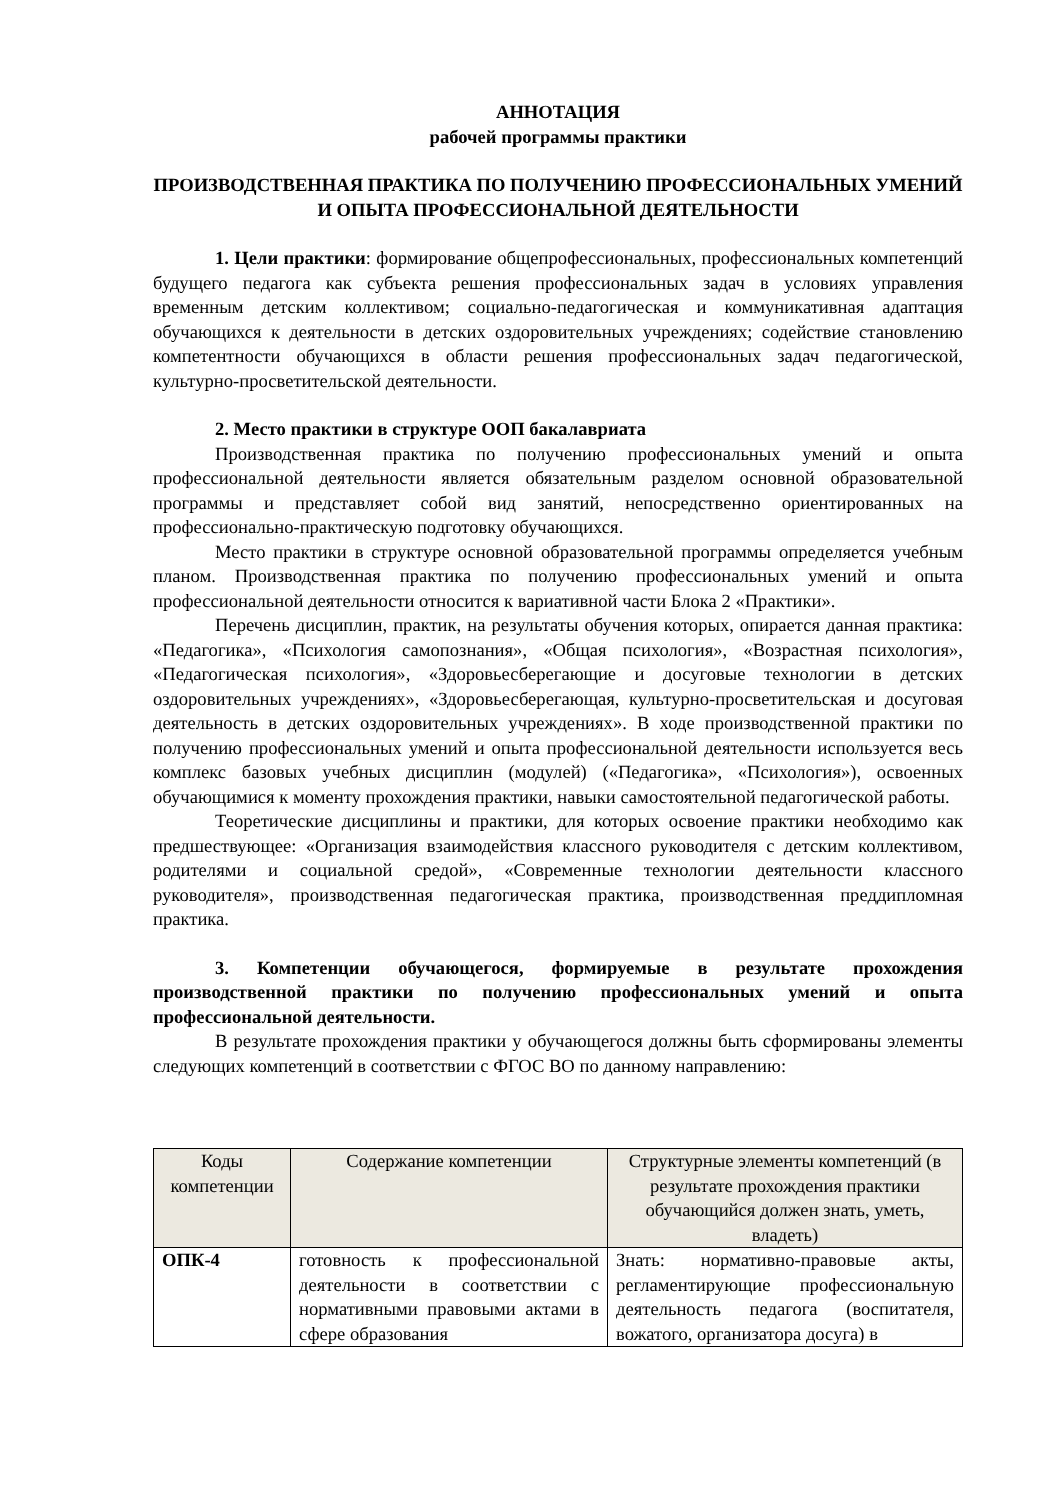АННОТАЦИЯ
рабочей программы практики
ПРОИЗВОДСТВЕННАЯ ПРАКТИКА ПО ПОЛУЧЕНИЮ ПРОФЕССИОНАЛЬНЫХ УМЕНИЙ И ОПЫТА ПРОФЕССИОНАЛЬНОЙ ДЕЯТЕЛЬНОСТИ
1. Цели практики: формирование общепрофессиональных, профессиональных компетенций будущего педагога как субъекта решения профессиональных задач в условиях управления временным детским коллективом; социально-педагогическая и коммуникативная адаптация обучающихся к деятельности в детских оздоровительных учреждениях; содействие становлению компетентности обучающихся в области решения профессиональных задач педагогической, культурно-просветительской деятельности.
2. Место практики в структуре ООП бакалавриата
Производственная практика по получению профессиональных умений и опыта профессиональной деятельности является обязательным разделом основной образовательной программы и представляет собой вид занятий, непосредственно ориентированных на профессионально-практическую подготовку обучающихся.
Место практики в структуре основной образовательной программы определяется учебным планом. Производственная практика по получению профессиональных умений и опыта профессиональной деятельности относится к вариативной части Блока 2 «Практики».
Перечень дисциплин, практик, на результаты обучения которых, опирается данная практика: «Педагогика», «Психология самопознания», «Общая психология», «Возрастная психология», «Педагогическая психология», «Здоровьесберегающие и досуговые технологии в детских оздоровительных учреждениях», «Здоровьесберегающая, культурно-просветительская и досуговая деятельность в детских оздоровительных учреждениях». В ходе производственной практики по получению профессиональных умений и опыта профессиональной деятельности используется весь комплекс базовых учебных дисциплин (модулей) («Педагогика», «Психология»), освоенных обучающимися к моменту прохождения практики, навыки самостоятельной педагогической работы.
Теоретические дисциплины и практики, для которых освоение практики необходимо как предшествующее: «Организация взаимодействия классного руководителя с детским коллективом, родителями и социальной средой», «Современные технологии деятельности классного руководителя», производственная педагогическая практика, производственная преддипломная практика.
3. Компетенции обучающегося, формируемые в результате прохождения производственной практики по получению профессиональных умений и опыта профессиональной деятельности.
В результате прохождения практики у обучающегося должны быть сформированы элементы следующих компетенций в соответствии с ФГОС ВО по данному направлению:
| Коды компетенции | Содержание компетенции | Структурные элементы компетенций (в результате прохождения практики обучающийся должен знать, уметь, владеть) |
| --- | --- | --- |
| ОПК-4 | готовность к профессиональной деятельности в соответствии с нормативными правовыми актами в сфере образования | Знать: нормативно-правовые акты, регламентирующие профессиональную деятельность педагога (воспитателя, вожатого, организатора досуга) в |